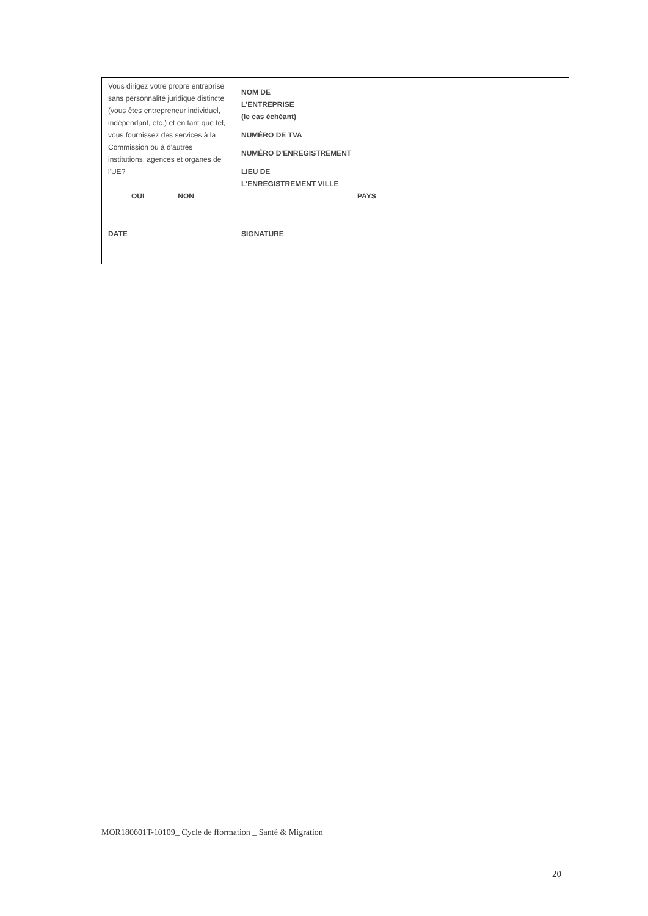| Vous dirigez votre propre entreprise sans personnalité juridique distincte (vous êtes entrepreneur individuel, indépendant, etc.) et en tant que tel, vous fournissez des services à la Commission ou à d'autres institutions, agences et organes de l'UE? OUI NON | NOM DE L'ENTREPRISE (le cas échéant) NUMÉRO DE TVA NUMÉRO D'ENREGISTREMENT LIEU DE L'ENREGISTREMENT VILLE PAYS |
| DATE | SIGNATURE |
MOR180601T-10109_ Cycle de fformation _ Santé & Migration
20